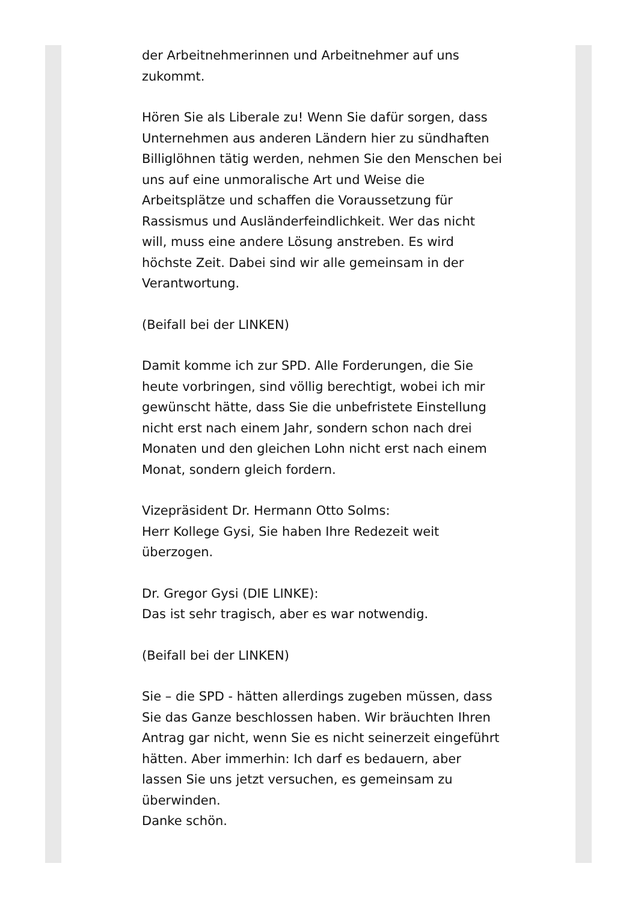der Arbeitnehmerinnen und Arbeitnehmer auf uns
zukommt.
Hören Sie als Liberale zu! Wenn Sie dafür sorgen, dass Unternehmen aus anderen Ländern hier zu sündhaften Billiglöhnen tätig werden, nehmen Sie den Menschen bei uns auf eine unmoralische Art und Weise die Arbeitsplätze und schaffen die Voraussetzung für Rassismus und Ausländerfeindlichkeit. Wer das nicht will, muss eine andere Lösung anstreben. Es wird höchste Zeit. Dabei sind wir alle gemeinsam in der Verantwortung.
(Beifall bei der LINKEN)
Damit komme ich zur SPD. Alle Forderungen, die Sie heute vorbringen, sind völlig berechtigt, wobei ich mir gewünscht hätte, dass Sie die unbefristete Einstellung nicht erst nach einem Jahr, sondern schon nach drei Monaten und den gleichen Lohn nicht erst nach einem Monat, sondern gleich fordern.
Vizepräsident Dr. Hermann Otto Solms:
Herr Kollege Gysi, Sie haben Ihre Redezeit weit überzogen.
Dr. Gregor Gysi (DIE LINKE):
Das ist sehr tragisch, aber es war notwendig.
(Beifall bei der LINKEN)
Sie – die SPD - hätten allerdings zugeben müssen, dass Sie das Ganze beschlossen haben. Wir bräuchten Ihren Antrag gar nicht, wenn Sie es nicht seinerzeit eingeführt hätten. Aber immerhin: Ich darf es bedauern, aber lassen Sie uns jetzt versuchen, es gemeinsam zu überwinden.
Danke schön.